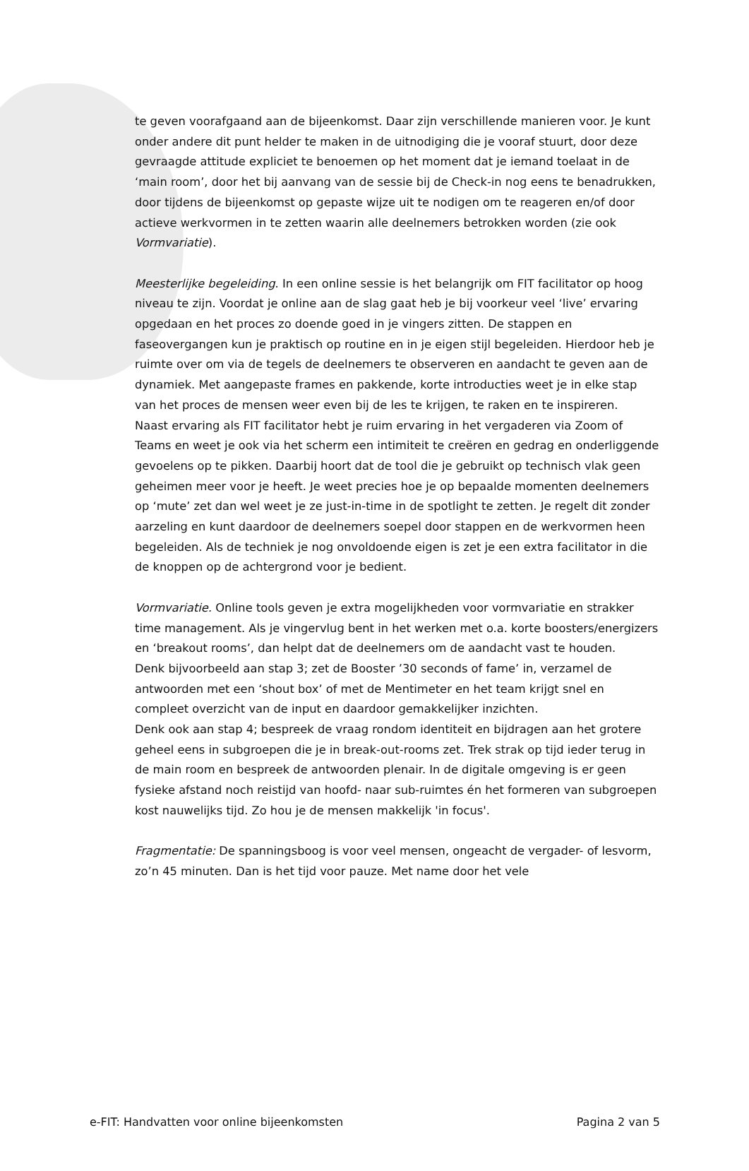te geven voorafgaand aan de bijeenkomst. Daar zijn verschillende manieren voor. Je kunt onder andere dit punt helder te maken in de uitnodiging die je vooraf stuurt, door deze gevraagde attitude expliciet te benoemen op het moment dat je iemand toelaat in de ‘main room’, door het bij aanvang van de sessie bij de Check-in nog eens te benadrukken, door tijdens de bijeenkomst op gepaste wijze uit te nodigen om te reageren en/of door actieve werkvormen in te zetten waarin alle deelnemers betrokken worden (zie ook Vormvariatie).
Meesterlijke begeleiding. In een online sessie is het belangrijk om FIT facilitator op hoog niveau te zijn. Voordat je online aan de slag gaat heb je bij voorkeur veel ‘live’ ervaring opgedaan en het proces zo doende goed in je vingers zitten. De stappen en faseovergangen kun je praktisch op routine en in je eigen stijl begeleiden. Hierdoor heb je ruimte over om via de tegels de deelnemers te observeren en aandacht te geven aan de dynamiek. Met aangepaste frames en pakkende, korte introducties weet je in elke stap van het proces de mensen weer even bij de les te krijgen, te raken en te inspireren.
Naast ervaring als FIT facilitator hebt je ruim ervaring in het vergaderen via Zoom of Teams en weet je ook via het scherm een intimiteit te creëren en gedrag en onderliggende gevoelens op te pikken. Daarbij hoort dat de tool die je gebruikt op technisch vlak geen geheimen meer voor je heeft. Je weet precies hoe je op bepaalde momenten deelnemers op ‘mute’ zet dan wel weet je ze just-in-time in de spotlight te zetten. Je regelt dit zonder aarzeling en kunt daardoor de deelnemers soepel door stappen en de werkvormen heen begeleiden. Als de techniek je nog onvoldoende eigen is zet je een extra facilitator in die de knoppen op de achtergrond voor je bedient.
Vormvariatie. Online tools geven je extra mogelijkheden voor vormvariatie en strakker time management. Als je vingervlug bent in het werken met o.a. korte boosters/energizers en ‘breakout rooms’, dan helpt dat de deelnemers om de aandacht vast te houden.
Denk bijvoorbeeld aan stap 3; zet de Booster ’30 seconds of fame’ in, verzamel de antwoorden met een ‘shout box’ of met de Mentimeter en het team krijgt snel en compleet overzicht van de input en daardoor gemakkelijker inzichten.
Denk ook aan stap 4; bespreek de vraag rondom identiteit en bijdragen aan het grotere geheel eens in subgroepen die je in break-out-rooms zet. Trek strak op tijd ieder terug in de main room en bespreek de antwoorden plenair. In de digitale omgeving is er geen fysieke afstand noch reistijd van hoofd- naar sub-ruimtes én het formeren van subgroepen kost nauwelijks tijd. Zo hou je de mensen makkelijk 'in focus'.
Fragmentatie: De spanningsboog is voor veel mensen, ongeacht de vergader- of lesvorm, zo’n 45 minuten. Dan is het tijd voor pauze. Met name door het vele
e-FIT: Handvatten voor online bijeenkomsten Pagina 2 van 5